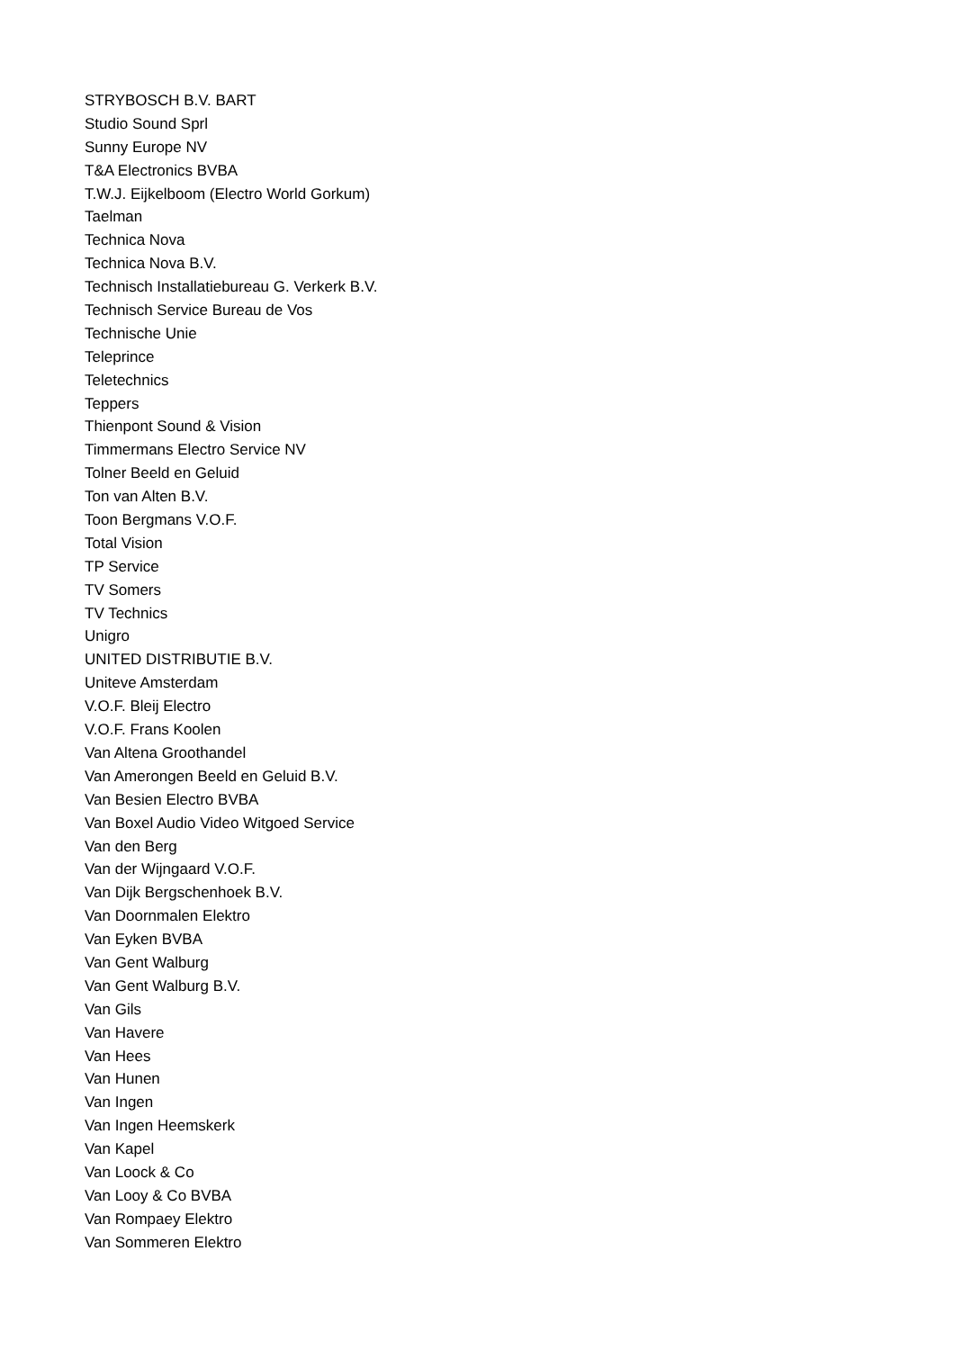STRYBOSCH B.V. BART
Studio Sound Sprl
Sunny Europe NV
T&A Electronics BVBA
T.W.J. Eijkelboom (Electro World Gorkum)
Taelman
Technica Nova
Technica Nova B.V.
Technisch Installatiebureau G. Verkerk B.V.
Technisch Service Bureau de Vos
Technische Unie
Teleprince
Teletechnics
Teppers
Thienpont Sound & Vision
Timmermans Electro Service NV
Tolner Beeld en Geluid
Ton van Alten B.V.
Toon Bergmans V.O.F.
Total Vision
TP Service
TV Somers
TV Technics
Unigro
UNITED DISTRIBUTIE B.V.
Uniteve Amsterdam
V.O.F. Bleij Electro
V.O.F. Frans Koolen
Van Altena Groothandel
Van Amerongen Beeld en Geluid B.V.
Van Besien Electro BVBA
Van Boxel Audio Video Witgoed Service
Van den Berg
Van der Wijngaard V.O.F.
Van Dijk Bergschenhoek B.V.
Van Doornmalen Elektro
Van Eyken BVBA
Van Gent Walburg
Van Gent Walburg B.V.
Van Gils
Van Havere
Van Hees
Van Hunen
Van Ingen
Van Ingen Heemskerk
Van Kapel
Van Loock & Co
Van Looy & Co BVBA
Van Rompaey Elektro
Van Sommeren Elektro